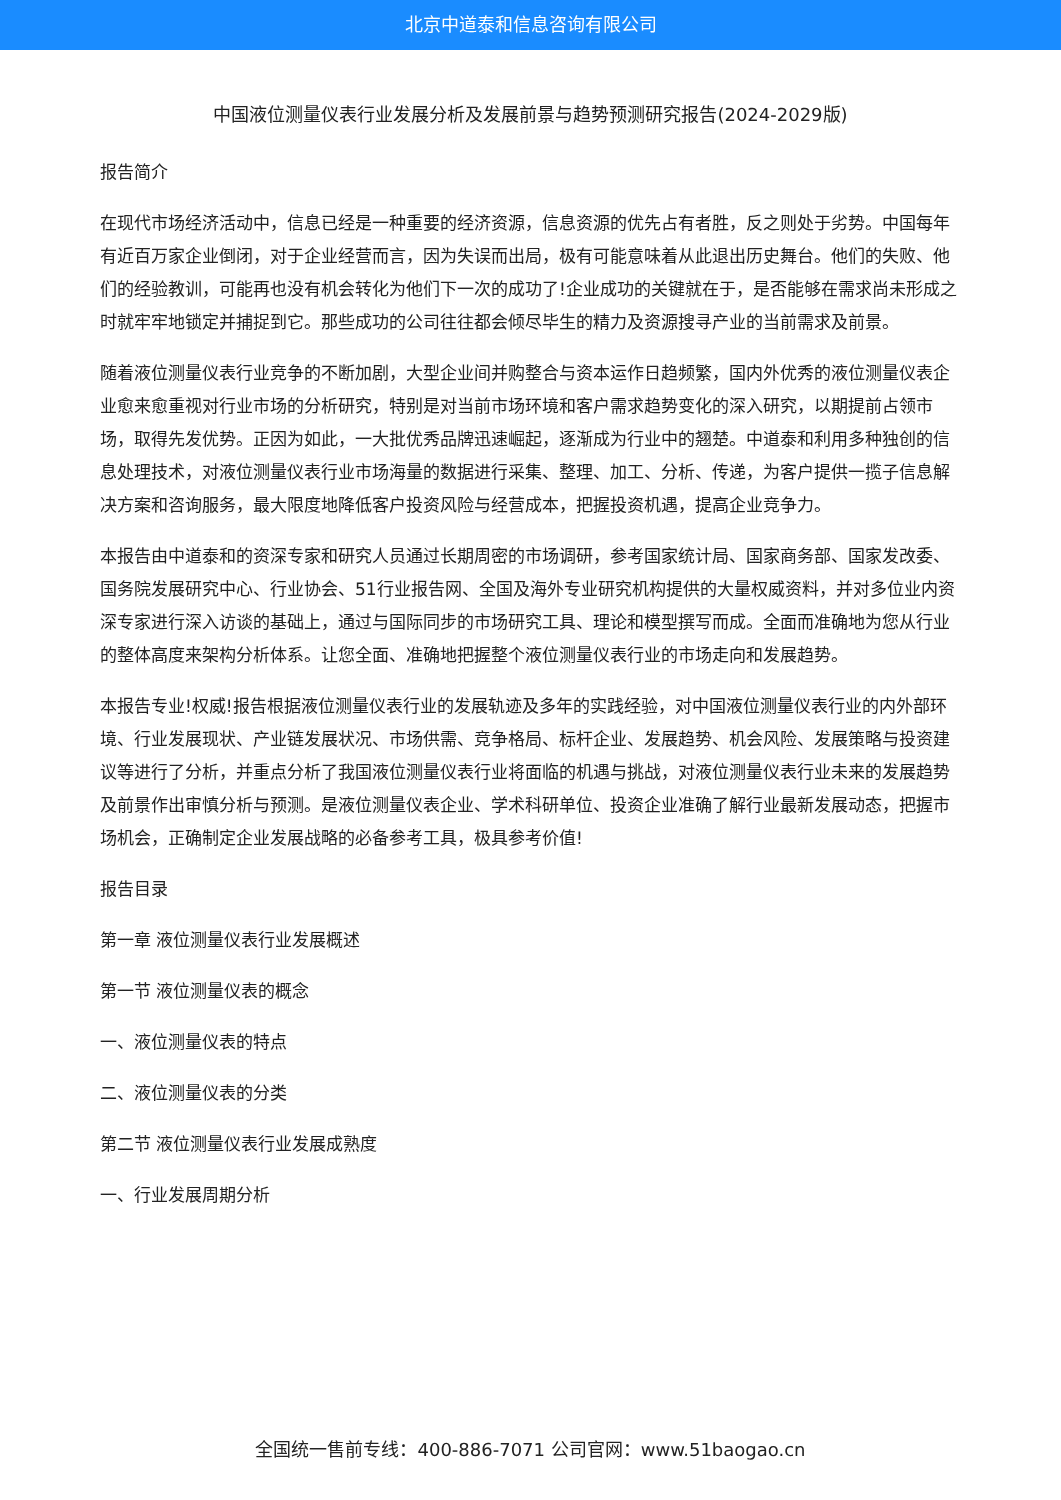北京中道泰和信息咨询有限公司
中国液位测量仪表行业发展分析及发展前景与趋势预测研究报告(2024-2029版)
报告简介
在现代市场经济活动中，信息已经是一种重要的经济资源，信息资源的优先占有者胜，反之则处于劣势。中国每年有近百万家企业倒闭，对于企业经营而言，因为失误而出局，极有可能意味着从此退出历史舞台。他们的失败、他们的经验教训，可能再也没有机会转化为他们下一次的成功了!企业成功的关键就在于，是否能够在需求尚未形成之时就牢牢地锁定并捕捉到它。那些成功的公司往往都会倾尽毕生的精力及资源搜寻产业的当前需求及前景。
随着液位测量仪表行业竞争的不断加剧，大型企业间并购整合与资本运作日趋频繁，国内外优秀的液位测量仪表企业愈来愈重视对行业市场的分析研究，特别是对当前市场环境和客户需求趋势变化的深入研究，以期提前占领市场，取得先发优势。正因为如此，一大批优秀品牌迅速崛起，逐渐成为行业中的翘楚。中道泰和利用多种独创的信息处理技术，对液位测量仪表行业市场海量的数据进行采集、整理、加工、分析、传递，为客户提供一揽子信息解决方案和咨询服务，最大限度地降低客户投资风险与经营成本，把握投资机遇，提高企业竞争力。
本报告由中道泰和的资深专家和研究人员通过长期周密的市场调研，参考国家统计局、国家商务部、国家发改委、国务院发展研究中心、行业协会、51行业报告网、全国及海外专业研究机构提供的大量权威资料，并对多位业内资深专家进行深入访谈的基础上，通过与国际同步的市场研究工具、理论和模型撰写而成。全面而准确地为您从行业的整体高度来架构分析体系。让您全面、准确地把握整个液位测量仪表行业的市场走向和发展趋势。
本报告专业!权威!报告根据液位测量仪表行业的发展轨迹及多年的实践经验，对中国液位测量仪表行业的内外部环境、行业发展现状、产业链发展状况、市场供需、竞争格局、标杆企业、发展趋势、机会风险、发展策略与投资建议等进行了分析，并重点分析了我国液位测量仪表行业将面临的机遇与挑战，对液位测量仪表行业未来的发展趋势及前景作出审慎分析与预测。是液位测量仪表企业、学术科研单位、投资企业准确了解行业最新发展动态，把握市场机会，正确制定企业发展战略的必备参考工具，极具参考价值!
报告目录
第一章 液位测量仪表行业发展概述
第一节 液位测量仪表的概念
一、液位测量仪表的特点
二、液位测量仪表的分类
第二节 液位测量仪表行业发展成熟度
一、行业发展周期分析
全国统一售前专线：400-886-7071 公司官网：www.51baogao.cn